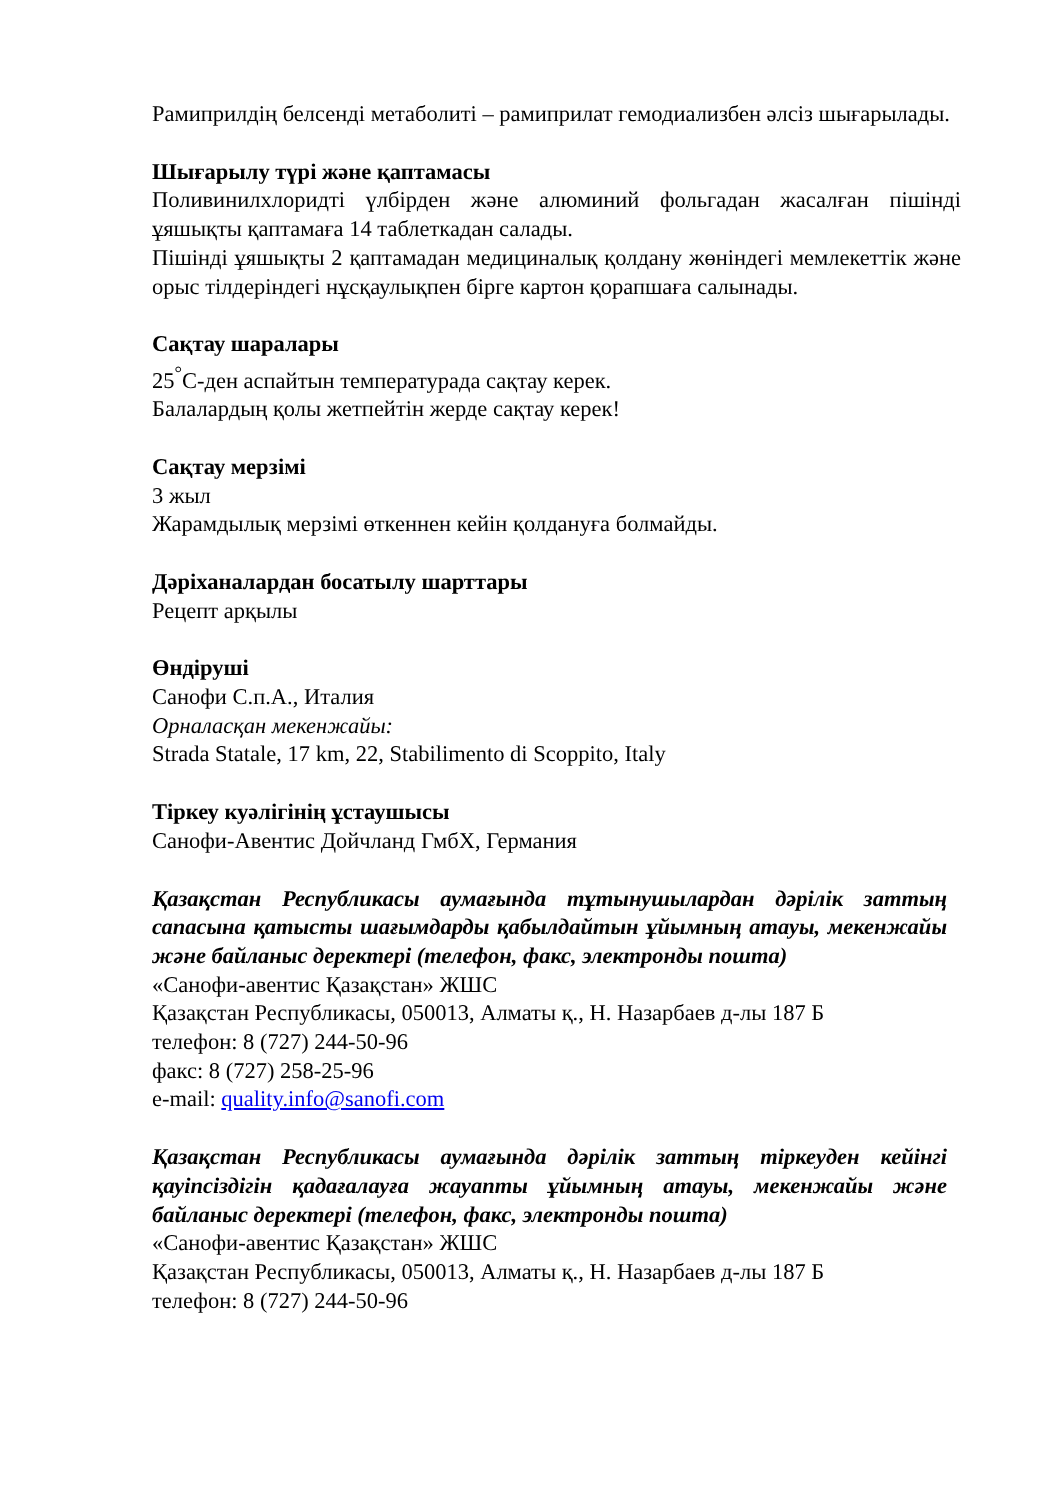Рамиприлдің белсенді метаболиті – рамиприлат гемодиализбен әлсіз шығарылады.
Шығарылу түрі және қаптамасы
Поливинилхлоридті үлбірден және алюминий фольгадан жасалған пішінді ұяшықты қаптамаға 14 таблеткадан салады.
Пішінді ұяшықты 2 қаптамадан медициналық қолдану жөніндегі мемлекеттік және орыс тілдеріндегі нұсқаулықпен бірге картон қорапшаға салынады.
Сақтау шаралары
25<sup>°</sup>С-ден аспайтын температурада сақтау керек.
Балалардың қолы жетпейтін жерде сақтау керек!
Сақтау мерзімі
3 жыл
Жарамдылық мерзімі өткеннен кейін қолдануға болмайды.
Дәріханалардан босатылу шарттары
Рецепт арқылы
Өндіруші
Санофи С.п.А., Италия
Орналасқан мекенжайы:
Strada Statale, 17 km, 22, Stabilimento di Scoppito, Italy
Тіркеу куәлігінің ұстаушысы
Санофи-Авентис Дойчланд ГмбХ, Германия
Қазақстан Республикасы аумағында тұтынушылардан дәрілік заттың сапасына қатысты шағымдарды қабылдайтын ұйымның атауы, мекенжайы және байланыс деректері (телефон, факс, электронды пошта)
«Санофи-авентис Қазақстан» ЖШС
Қазақстан Республикасы, 050013, Алматы қ., Н. Назарбаев д-лы 187 Б
телефон: 8 (727) 244-50-96
факс: 8 (727) 258-25-96
e-mail: quality.info@sanofi.com
Қазақстан Республикасы аумағында дәрілік заттың тіркеуден кейінгі қауіпсіздігін қадағалауға жауапты ұйымның атауы, мекенжайы және байланыс деректері (телефон, факс, электронды пошта)
«Санофи-авентис Қазақстан» ЖШС
Қазақстан Республикасы, 050013, Алматы қ., Н. Назарбаев д-лы 187 Б
телефон: 8 (727) 244-50-96